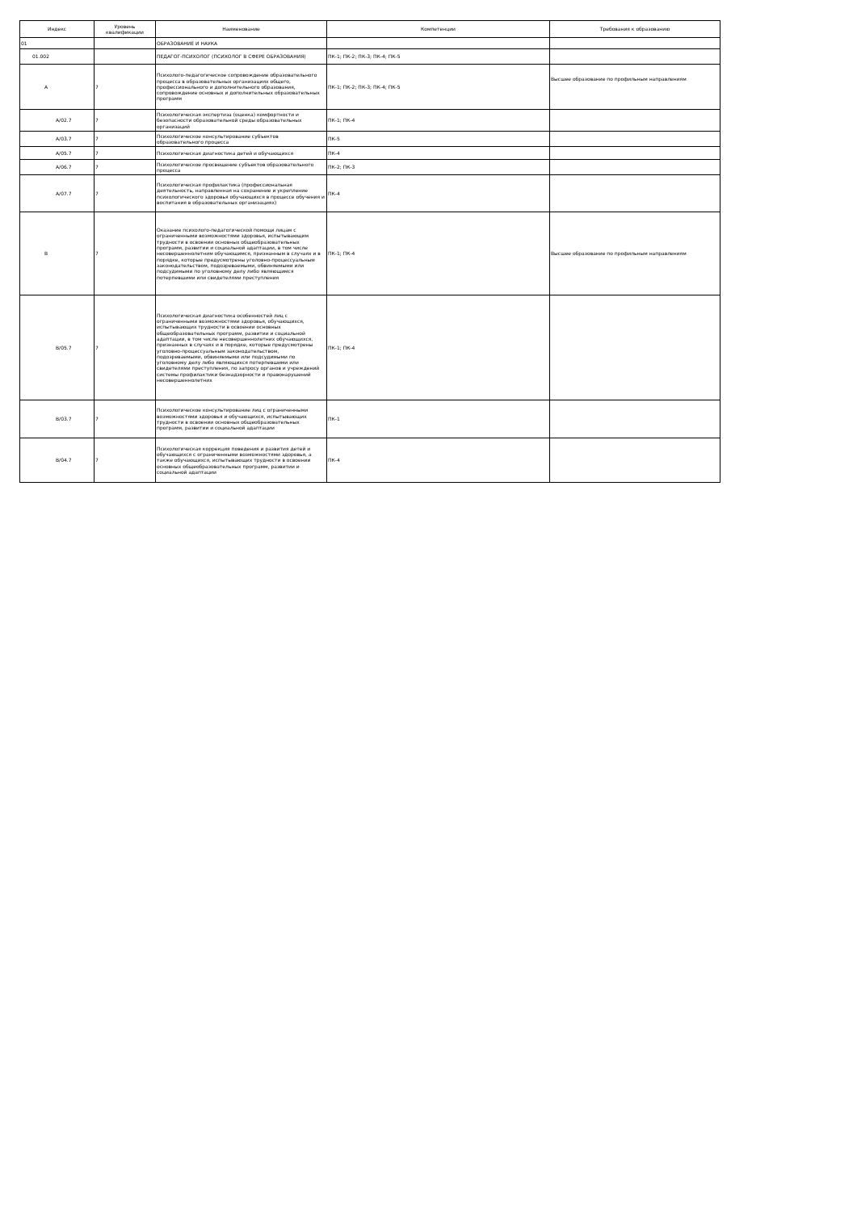| Индекс | Уровень квалификации | Наименование | Компетенции | Требования к образованию |
| --- | --- | --- | --- | --- |
| 01 | | ОБРАЗОВАНИЕ И НАУКА | | |
| 01.002 | | ПЕДАГОГ-ПСИХОЛОГ (ПСИХОЛОГ В СФЕРЕ ОБРАЗОВАНИЯ) | ПК-1; ПК-2; ПК-3; ПК-4; ПК-5 | |
| A | 7 | Психолого-педагогическое сопровождение образовательного процесса в образовательных организациях общего, профессионального и дополнительного образования, сопровождение основных и дополнительных образовательных программ | ПК-1; ПК-2; ПК-3; ПК-4; ПК-5 | Высшее образование по профильным направлениям |
| A/02.7 | 7 | Психологическая экспертиза (оценка) комфортности и безопасности образовательной среды образовательных организаций | ПК-1; ПК-4 | |
| A/03.7 | 7 | Психологическое консультирование субъектов образовательного процесса | ПК-5 | |
| A/05.7 | 7 | Психологическая диагностика детей и обучающихся | ПК-4 | |
| A/06.7 | 7 | Психологическое просвещение субъектов образовательного процесса | ПК-2; ПК-3 | |
| A/07.7 | 7 | Психологическая профилактика (профессиональная деятельность, направленная на сохранение и укрепление психологического здоровья обучающихся в процессе обучения и воспитания в образовательных организациях) | ПК-4 | |
| B | 7 | Оказание психолого-педагогической помощи лицам с ограниченными возможностями здоровья, испытывающим трудности в освоении основных общеобразовательных программ, развитии и социальной адаптации, в том числе несовершеннолетним обучающимся, признанным в случаях и в порядке, которые предусмотрены уголовно-процессуальным законодательством, подозреваемыми, обвиняемыми или подсудимыми по уголовному делу либо являющимся потерпевшими или свидетелями преступления | ПК-1; ПК-4 | Высшее образование по профильным направлениям |
| B/05.7 | 7 | Психологическая диагностика особенностей лиц с ограниченными возможностями здоровья, обучающихся, испытывающих трудности в освоении основных общеобразовательных программ, развитии и социальной адаптации, в том числе несовершеннолетних обучающихся, признанных в случаях и в порядке, которые предусмотрены уголовно-процессуальным законодательством, подозреваемыми, обвиняемыми или подсудимыми по уголовному делу либо являющихся потерпевшими или свидетелями преступления, по запросу органов и учреждений системы профилактики безнадзорности и правонарушений несовершеннолетних | ПК-1; ПК-4 | |
| B/03.7 | 7 | Психологическое консультирование лиц с ограниченными возможностями здоровья и обучающихся, испытывающих трудности в освоении основных общеобразовательных программ, развитии и социальной адаптации | ПК-1 | |
| B/04.7 | 7 | Психологическая коррекция поведения и развития детей и обучающихся с ограниченными возможностями здоровья, а также обучающихся, испытывающих трудности в освоении основных общеобразовательных программ, развитии и социальной адаптации | ПК-4 | |